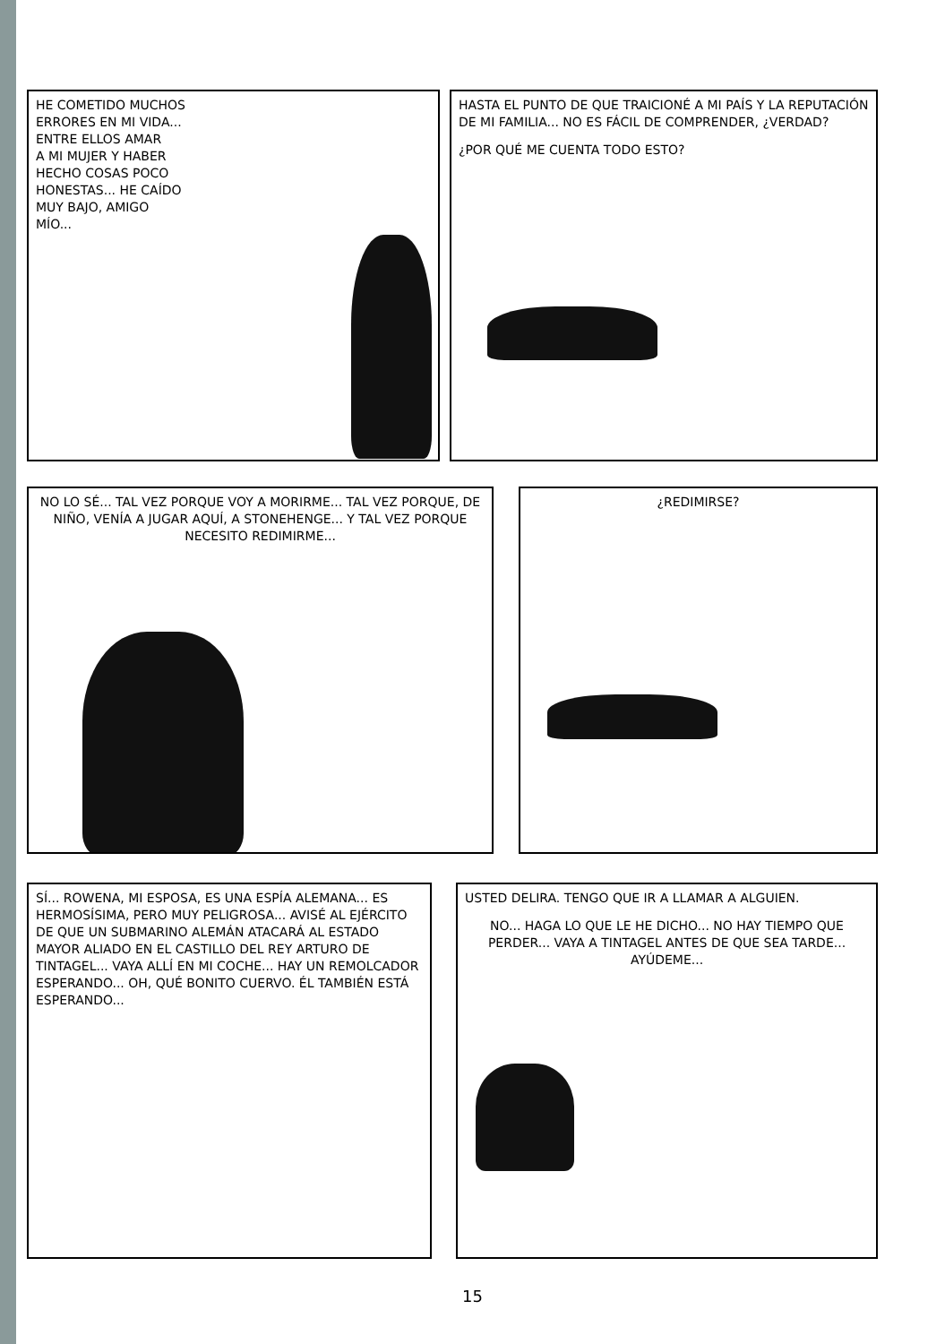HE COMETIDO MUCHOS
ERRORES EN MI VIDA...
ENTRE ELLOS AMAR
A MI MUJER Y HABER
HECHO COSAS POCO
HONESTAS... HE CAÍDO
MUY BAJO, AMIGO
MÍO...
HASTA EL PUNTO DE QUE TRAICIONÉ A MI PAÍS Y LA REPUTACIÓN DE MI FAMILIA... NO ES FÁCIL DE COMPRENDER, ¿VERDAD?
¿POR QUÉ ME CUENTA TODO ESTO?
NO LO SÉ... TAL VEZ PORQUE VOY A MORIRME... TAL VEZ PORQUE, DE NIÑO, VENÍA A JUGAR AQUÍ, A STONEHENGE... Y TAL VEZ PORQUE NECESITO REDIMIRME...
¿REDIMIRSE?
SÍ... ROWENA, MI ESPOSA, ES UNA ESPÍA ALEMANA... ES HERMOSÍSIMA, PERO MUY PELIGROSA... AVISÉ AL EJÉRCITO DE QUE UN SUBMARINO ALEMÁN ATACARÁ AL ESTADO MAYOR ALIADO EN EL CASTILLO DEL REY ARTURO DE TINTAGEL... VAYA ALLÍ EN MI COCHE... HAY UN REMOLCADOR ESPERANDO... OH, QUÉ BONITO CUERVO. ÉL TAMBIÉN ESTÁ ESPERANDO...
USTED DELIRA. TENGO QUE IR A LLAMAR A ALGUIEN.
NO... HAGA LO QUE LE HE DICHO... NO HAY TIEMPO QUE PERDER... VAYA A TINTAGEL ANTES DE QUE SEA TARDE... AYÚDEME...
15